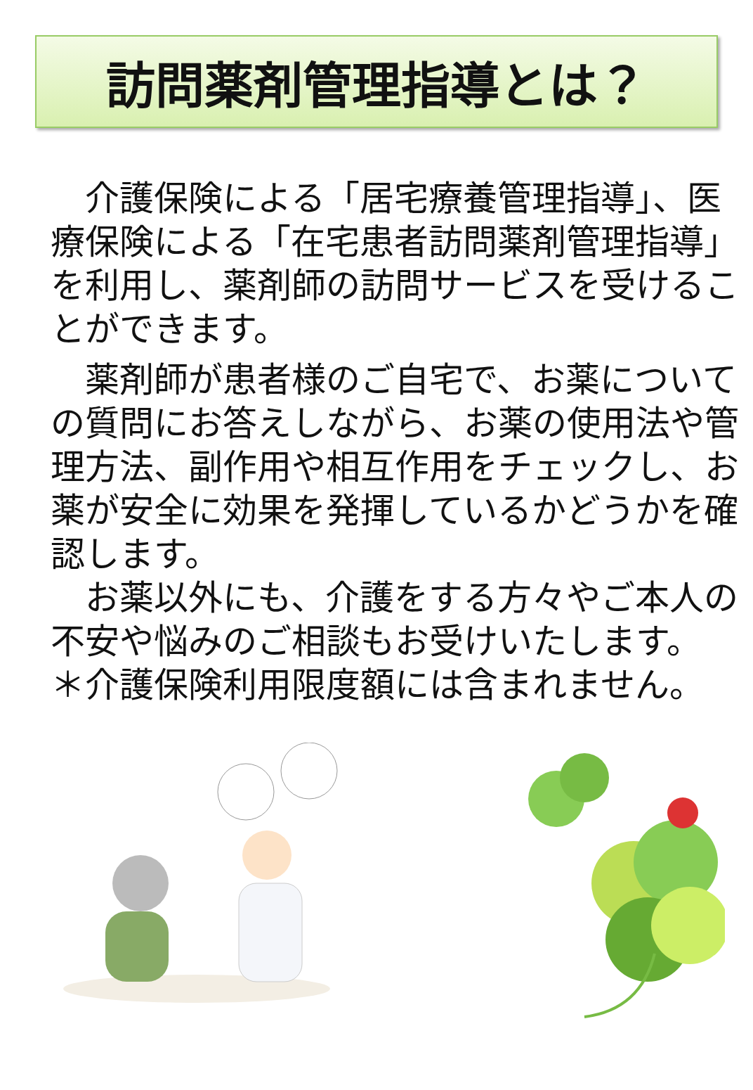訪問薬剤管理指導とは？
　介護保険による「居宅療養管理指導」、医療保険による「在宅患者訪問薬剤管理指導」を利用し、薬剤師の訪問サービスを受けることができます。
　薬剤師が患者様のご自宅で、お薬についての質問にお答えしながら、お薬の使用法や管理方法、副作用や相互作用をチェックし、お薬が安全に効果を発揮しているかどうかを確認します。
　お薬以外にも、介護をする方々やご本人の不安や悩みのご相談もお受けいたします。
＊介護保険利用限度額には含まれません。